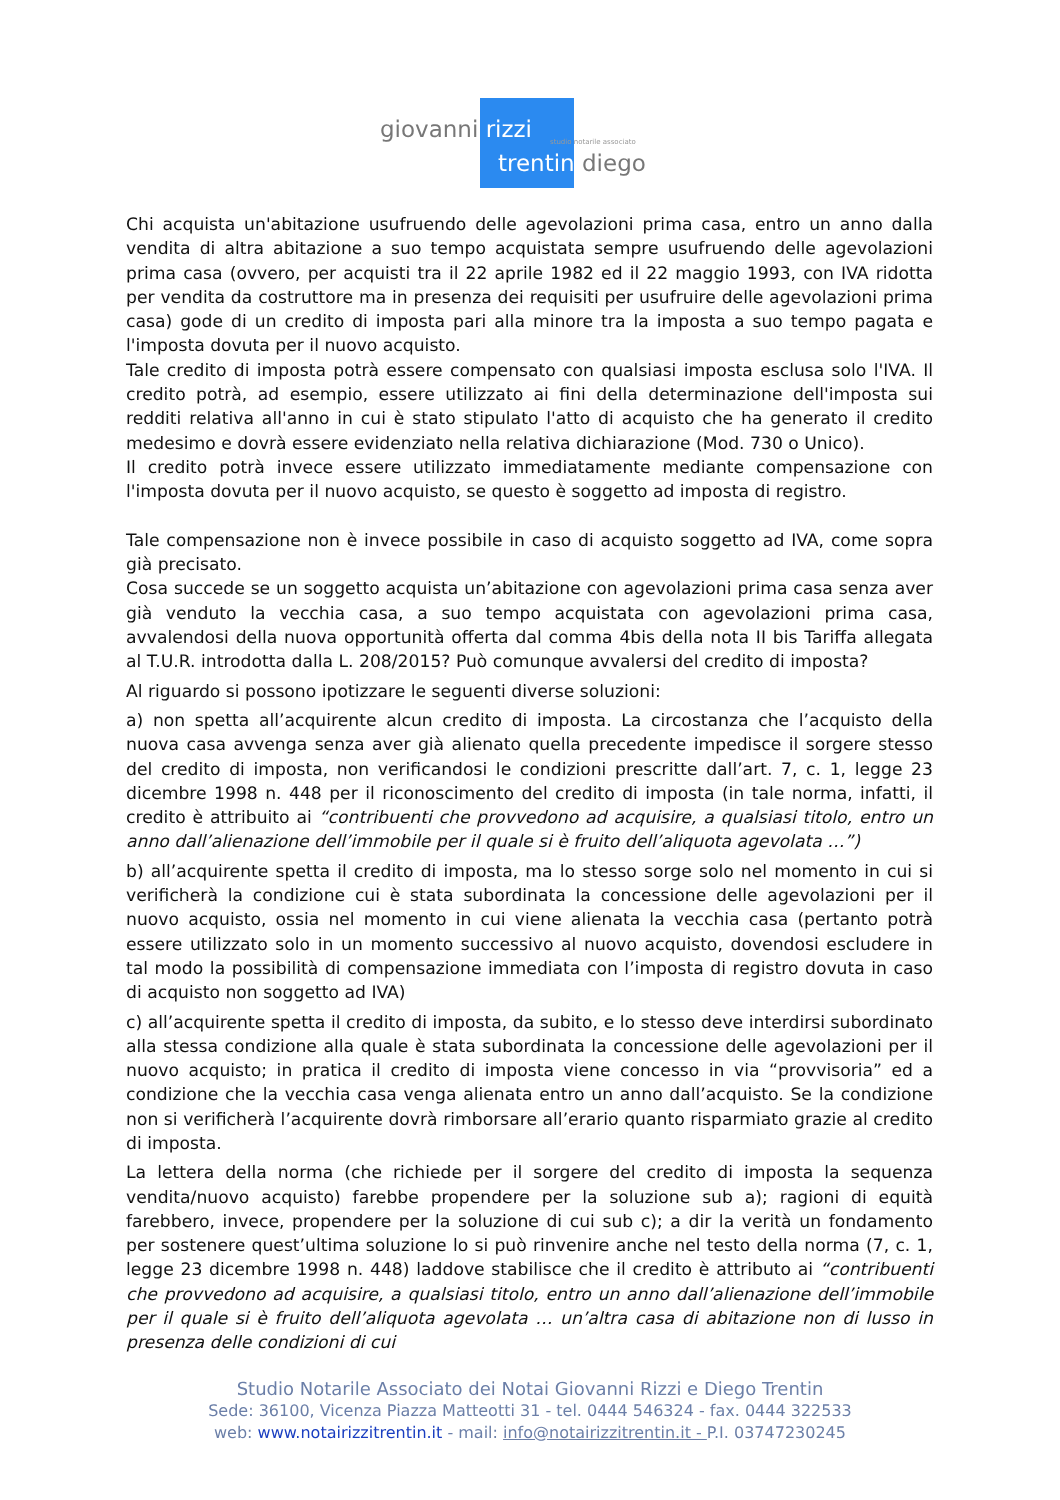giovanni rizzi studio notarile associato
trentin diego
Chi acquista un'abitazione usufruendo delle agevolazioni prima casa, entro un anno dalla vendita di altra abitazione a suo tempo acquistata sempre usufruendo delle agevolazioni prima casa (ovvero, per acquisti tra il 22 aprile 1982 ed il 22 maggio 1993, con IVA ridotta per vendita da costruttore ma in presenza dei requisiti per usufruire delle agevolazioni prima casa) gode di un credito di imposta pari alla minore tra la imposta a suo tempo pagata e l'imposta dovuta per il nuovo acquisto.
Tale credito di imposta potrà essere compensato con qualsiasi imposta esclusa solo l'IVA. Il credito potrà, ad esempio, essere utilizzato ai fini della determinazione dell'imposta sui redditi relativa all'anno in cui è stato stipulato l'atto di acquisto che ha generato il credito medesimo e dovrà essere evidenziato nella relativa dichiarazione (Mod. 730 o Unico).
Il credito potrà invece essere utilizzato immediatamente mediante compensazione con l'imposta dovuta per il nuovo acquisto, se questo è soggetto ad imposta di registro.
Tale compensazione non è invece possibile in caso di acquisto soggetto ad IVA, come sopra già precisato.
Cosa succede se un soggetto acquista un’abitazione con agevolazioni prima casa senza aver già venduto la vecchia casa, a suo tempo acquistata con agevolazioni prima casa, avvalendosi della nuova opportunità offerta dal comma 4bis della nota II bis Tariffa allegata al T.U.R. introdotta dalla L. 208/2015? Può comunque avvalersi del credito di imposta?
Al riguardo si possono ipotizzare le seguenti diverse soluzioni:
a) non spetta all’acquirente alcun credito di imposta. La circostanza che l’acquisto della nuova casa avvenga senza aver già alienato quella precedente impedisce il sorgere stesso del credito di imposta, non verificandosi le condizioni prescritte dall’art. 7, c. 1, legge 23 dicembre 1998 n. 448 per il riconoscimento del credito di imposta (in tale norma, infatti, il credito è attribuito ai “contribuenti che provvedono ad acquisire, a qualsiasi titolo, entro un anno dall’alienazione dell’immobile per il quale si è fruito dell’aliquota agevolata …”)
b) all’acquirente spetta il credito di imposta, ma lo stesso sorge solo nel momento in cui si verificherà la condizione cui è stata subordinata la concessione delle agevolazioni per il nuovo acquisto, ossia nel momento in cui viene alienata la vecchia casa (pertanto potrà essere utilizzato solo in un momento successivo al nuovo acquisto, dovendosi escludere in tal modo la possibilità di compensazione immediata con l’imposta di registro dovuta in caso di acquisto non soggetto ad IVA)
c) all’acquirente spetta il credito di imposta, da subito, e lo stesso deve interdirsi subordinato alla stessa condizione alla quale è stata subordinata la concessione delle agevolazioni per il nuovo acquisto; in pratica il credito di imposta viene concesso in via “provvisoria” ed a condizione che la vecchia casa venga alienata entro un anno dall’acquisto. Se la condizione non si verificherà l’acquirente dovrà rimborsare all’erario quanto risparmiato grazie al credito di imposta.
La lettera della norma (che richiede per il sorgere del credito di imposta la sequenza vendita/nuovo acquisto) farebbe propendere per la soluzione sub a); ragioni di equità farebbero, invece, propendere per la soluzione di cui sub c); a dir la verità un fondamento per sostenere quest’ultima soluzione lo si può rinvenire anche nel testo della norma (7, c. 1, legge 23 dicembre 1998 n. 448) laddove stabilisce che il credito è attributo ai “contribuenti che provvedono ad acquisire, a qualsiasi titolo, entro un anno dall’alienazione dell’immobile per il quale si è fruito dell’aliquota agevolata … un’altra casa di abitazione non di lusso in presenza delle condizioni di cui
Studio Notarile Associato dei Notai Giovanni Rizzi e Diego Trentin
Sede: 36100, Vicenza Piazza Matteotti 31 - tel. 0444 546324 - fax. 0444 322533
web: www.notairizzitrentin.it - mail: info@notairizzitrentin.it - P.I. 03747230245